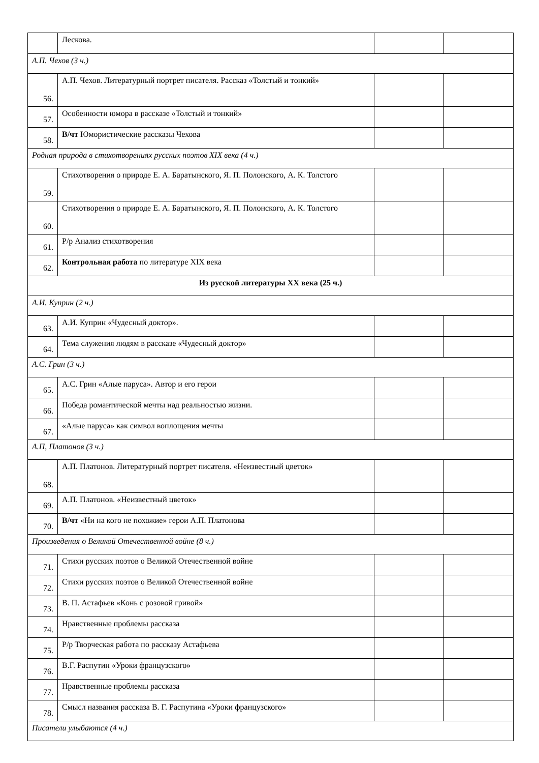| | Лескова. | | |
| А.П. Чехов (3 ч.) | | | |
| 56. | А.П. Чехов. Литературный портрет писателя. Рассказ «Толстый и тонкий» | | |
| 57. | Особенности юмора в рассказе «Толстый и тонкий» | | |
| 58. | В/чт Юмористические рассказы Чехова | | |
| Родная природа в стихотворениях русских поэтов XIX века (4 ч.) | | | |
| 59. | Стихотворения о природе Е. А. Баратынского, Я. П. Полонского, А. К. Толстого | | |
| 60. | Стихотворения о природе Е. А. Баратынского, Я. П. Полонского, А. К. Толстого | | |
| 61. | Р/р Анализ стихотворения | | |
| 62. | Контрольная работа по литературе XIX века | | |
| Из русской литературы XX века (25 ч.) | | | |
| А.И. Куприн (2 ч.) | | | |
| 63. | А.И. Куприн «Чудесный доктор». | | |
| 64. | Тема служения людям в рассказе «Чудесный доктор» | | |
| А.С. Грин (3 ч.) | | | |
| 65. | А.С. Грин «Алые паруса». Автор и его герои | | |
| 66. | Победа романтической мечты над реальностью жизни. | | |
| 67. | «Алые паруса» как символ воплощения мечты | | |
| А.П, Платонов (3 ч.) | | | |
| 68. | А.П. Платонов. Литературный портрет писателя. «Неизвестный цветок» | | |
| 69. | А.П. Платонов. «Неизвестный цветок» | | |
| 70. | В/чт «Ни на кого не похожие» герои А.П. Платонова | | |
| Произведения о Великой Отечественной войне (8 ч.) | | | |
| 71. | Стихи русских поэтов о Великой Отечественной войне | | |
| 72. | Стихи русских поэтов о Великой Отечественной войне | | |
| 73. | В. П. Астафьев «Конь с розовой гривой» | | |
| 74. | Нравственные проблемы рассказа | | |
| 75. | Р/р Творческая работа по рассказу Астафьева | | |
| 76. | В.Г. Распутин «Уроки французского» | | |
| 77. | Нравственные проблемы рассказа | | |
| 78. | Смысл названия рассказа В. Г. Распутина «Уроки французского» | | |
| Писатели улыбаются (4 ч.) | | | |